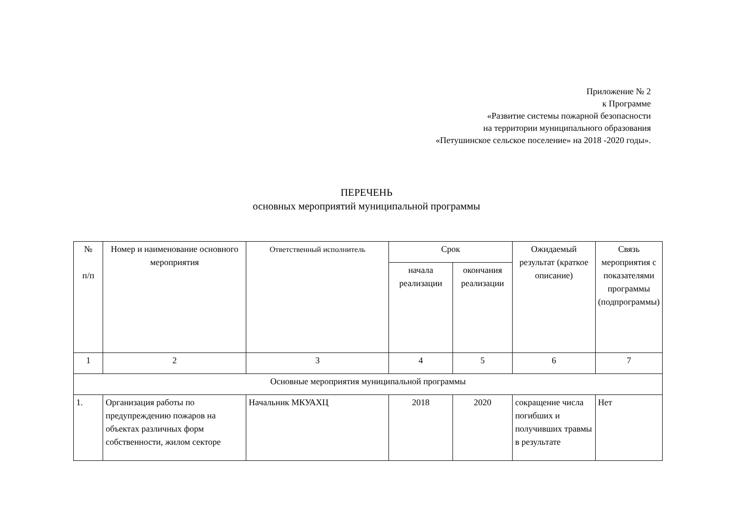Приложение № 2
к Программе
«Развитие системы пожарной безопасности
на территории муниципального образования
«Петушинское сельское поселение» на 2018 -2020 годы».
ПЕРЕЧЕНЬ
основных мероприятий муниципальной программы
| № п/п | Номер и наименование основного мероприятия | Ответственный исполнитель | Срок | | Ожидаемый результат (краткое описание) | Связь мероприятия с показателями программы (подпрограммы) |
| --- | --- | --- | --- | --- | --- | --- |
| | | | начала реализации | окончания реализации | | |
| 1 | 2 | 3 | 4 | 5 | 6 | 7 |
| Основные мероприятия муниципальной программы | | | | | | |
| 1. | Организация работы по предупреждению пожаров на объектах различных форм собственности, жилом секторе | Начальник МКУАХЦ | 2018 | 2020 | сокращение числа погибших и получивших травмы в результате | Нет |